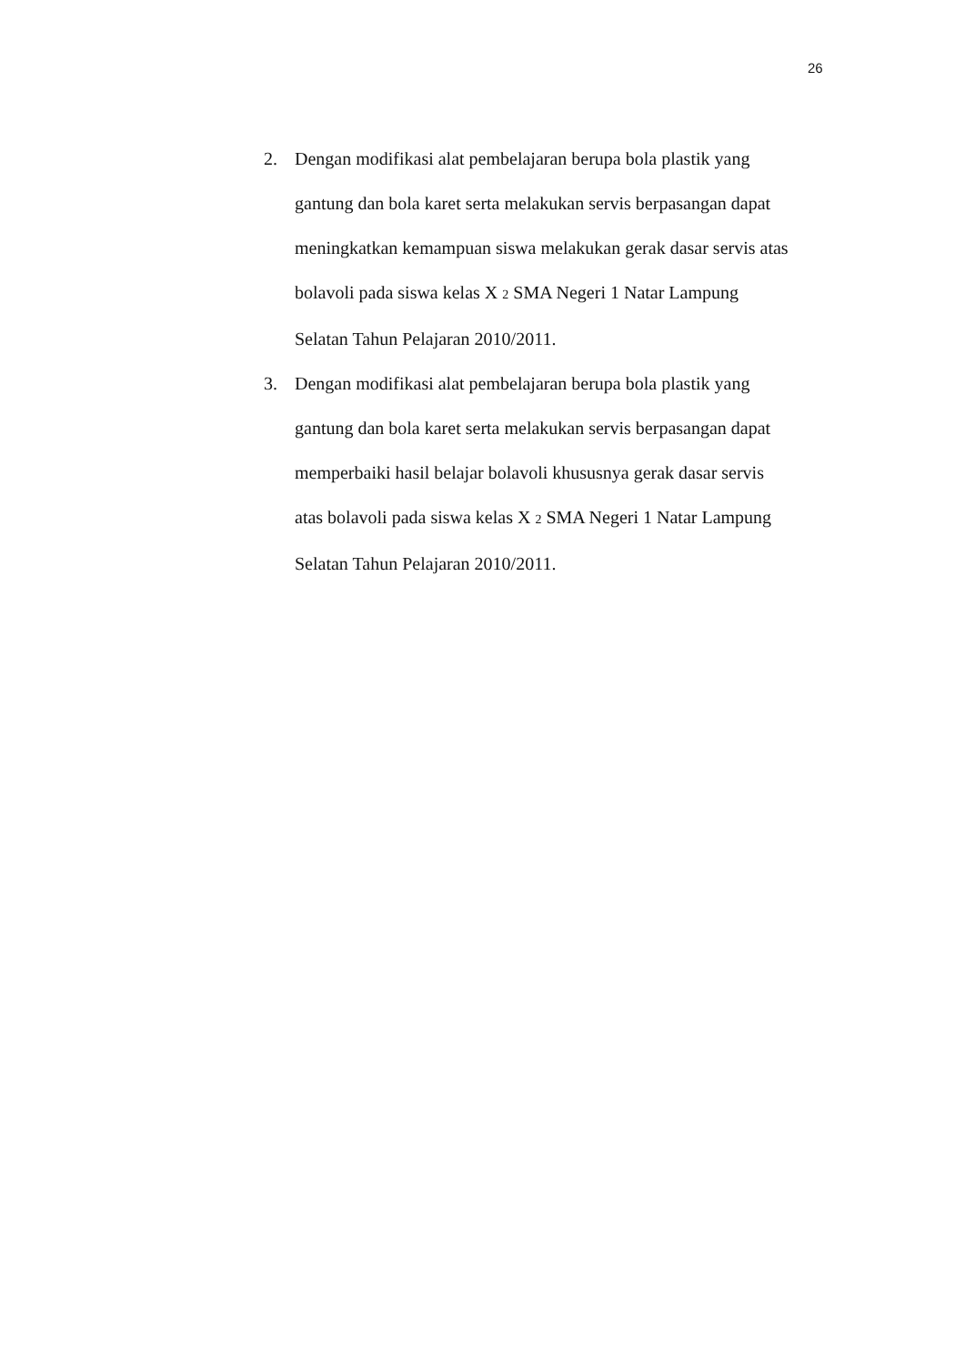26
2. Dengan modifikasi alat pembelajaran berupa bola plastik yang
gantung dan bola karet serta melakukan servis berpasangan dapat
meningkatkan kemampuan siswa melakukan gerak dasar servis atas
bolavoli pada siswa kelas X 2 SMA Negeri 1 Natar Lampung
Selatan Tahun Pelajaran 2010/2011.
3. Dengan modifikasi alat pembelajaran berupa bola plastik yang
gantung dan bola karet serta melakukan servis berpasangan dapat
memperbaiki hasil belajar bolavoli khususnya gerak dasar servis
atas bolavoli pada siswa kelas X 2 SMA Negeri 1 Natar Lampung
Selatan Tahun Pelajaran 2010/2011.